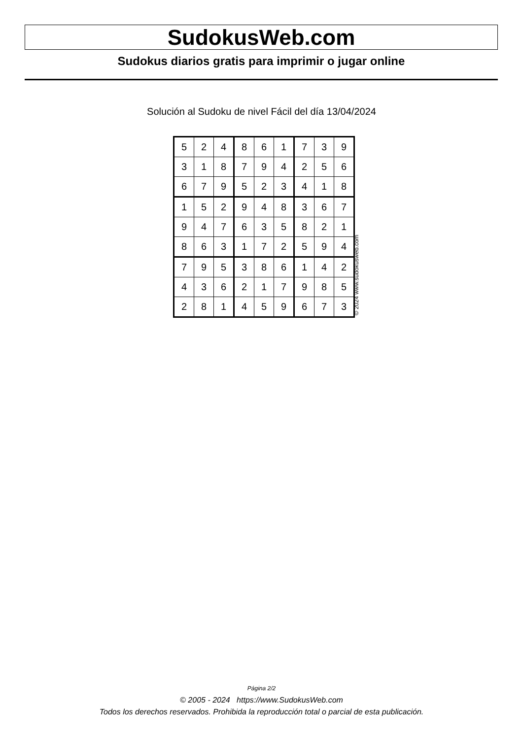SudokusWeb.com
Sudokus diarios gratis para imprimir o jugar online
Solución al Sudoku de nivel Fácil del día 13/04/2024
| 5 | 2 | 4 | 8 | 6 | 1 | 7 | 3 | 9 |
| 3 | 1 | 8 | 7 | 9 | 4 | 2 | 5 | 6 |
| 6 | 7 | 9 | 5 | 2 | 3 | 4 | 1 | 8 |
| 1 | 5 | 2 | 9 | 4 | 8 | 3 | 6 | 7 |
| 9 | 4 | 7 | 6 | 3 | 5 | 8 | 2 | 1 |
| 8 | 6 | 3 | 1 | 7 | 2 | 5 | 9 | 4 |
| 7 | 9 | 5 | 3 | 8 | 6 | 1 | 4 | 2 |
| 4 | 3 | 6 | 2 | 1 | 7 | 9 | 8 | 5 |
| 2 | 8 | 1 | 4 | 5 | 9 | 6 | 7 | 3 |
© 2024 www.sudokusweb.com
Página 2/2
© 2005 - 2024 https://www.SudokusWeb.com
Todos los derechos reservados. Prohibida la reproducción total o parcial de esta publicación.